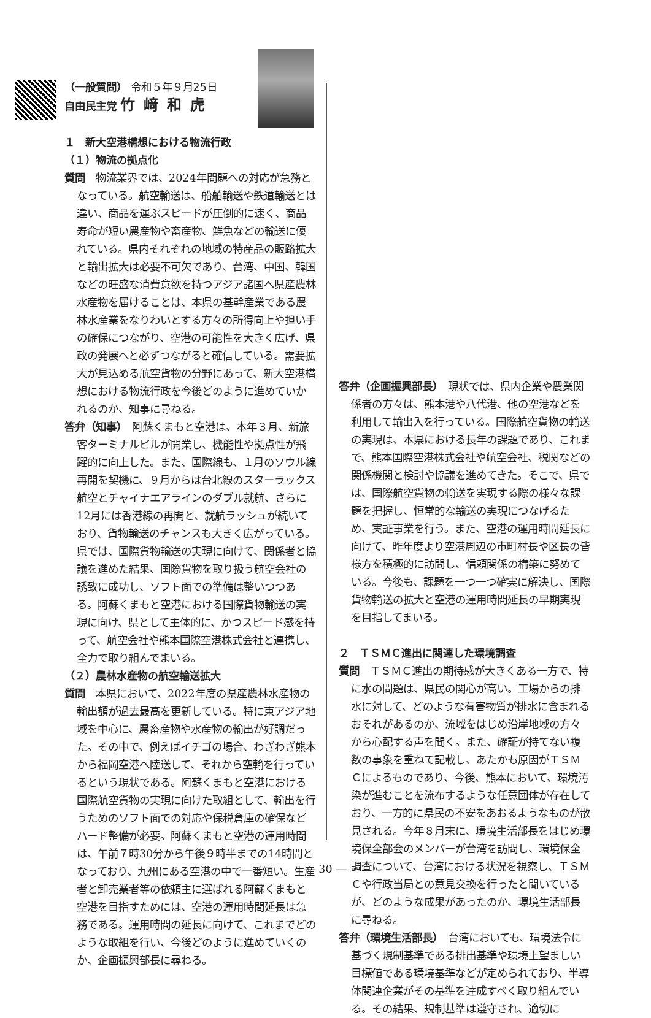（一般質問） 令和５年９月25日
自由民主党 竹﨑和虎
１　新大空港構想における物流行政
（１）物流の拠点化
質問　物流業界では、2024年問題への対応が急務となっている。航空輸送は、船舶輸送や鉄道輸送とは違い、商品を運ぶスピードが圧倒的に速く、商品寿命が短い農産物や畜産物、鮮魚などの輸送に優れている。県内それぞれの地域の特産品の販路拡大と輸出拡大は必要不可欠であり、台湾、中国、韓国などの旺盛な消費意欲を持つアジア諸国へ県産農林水産物を届けることは、本県の基幹産業である農林水産業をなりわいとする方々の所得向上や担い手の確保につながり、空港の可能性を大きく広げ、県政の発展へと必ずつながると確信している。需要拡大が見込める航空貨物の分野にあって、新大空港構想における物流行政を今後どのように進めていかれるのか、知事に尋ねる。
答弁（知事）　阿蘇くまもと空港は、本年３月、新旅客ターミナルビルが開業し、機能性や拠点性が飛躍的に向上した。また、国際線も、１月のソウル線再開を契機に、９月からは台北線のスターラックス航空とチャイナエアラインのダブル就航、さらに12月には香港線の再開と、就航ラッシュが続いており、貨物輸送のチャンスも大きく広がっている。県では、国際貨物輸送の実現に向けて、関係者と協議を進めた結果、国際貨物を取り扱う航空会社の誘致に成功し、ソフト面での準備は整いつつある。阿蘇くまもと空港における国際貨物輸送の実現に向け、県として主体的に、かつスピード感を持って、航空会社や熊本国際空港株式会社と連携し、全力で取り組んでまいる。
（２）農林水産物の航空輸送拡大
質問　本県において、2022年度の県産農林水産物の輸出額が過去最高を更新している。特に東アジア地域を中心に、農畜産物や水産物の輸出が好調だった。その中で、例えばイチゴの場合、わざわざ熊本から福岡空港へ陸送して、それから空輸を行っているという現状である。阿蘇くまもと空港における国際航空貨物の実現に向けた取組として、輸出を行うためのソフト面での対応や保税倉庫の確保などハード整備が必要。阿蘇くまもと空港の運用時間は、午前７時30分から午後９時半までの14時間となっており、九州にある空港の中で一番短い。生産者と卸売業者等の依頼主に選ばれる阿蘇くまもと空港を目指すためには、空港の運用時間延長は急務である。運用時間の延長に向けて、これまでどのような取組を行い、今後どのように進めていくのか、企画振興部長に尋ねる。
答弁（企画振興部長）　現状では、県内企業や農業関係者の方々は、熊本港や八代港、他の空港などを利用して輸出入を行っている。国際航空貨物の輸送の実現は、本県における長年の課題であり、これまで、熊本国際空港株式会社や航空会社、税関などの関係機関と検討や協議を進めてきた。そこで、県では、国際航空貨物の輸送を実現する際の様々な課題を把握し、恒常的な輸送の実現につなげるため、実証事業を行う。また、空港の運用時間延長に向けて、昨年度より空港周辺の市町村長や区長の皆様方を積極的に訪問し、信頼関係の構築に努めている。今後も、課題を一つ一つ確実に解決し、国際貨物輸送の拡大と空港の運用時間延長の早期実現を目指してまいる。
２　ＴＳＭＣ進出に関連した環境調査
質問　ＴＳＭＣ進出の期待感が大きくある一方で、特に水の問題は、県民の関心が高い。工場からの排水に対して、どのような有害物質が排水に含まれるおそれがあるのか、流域をはじめ沿岸地域の方々から心配する声を聞く。また、確証が持てない複数の事象を重ねて記載し、あたかも原因がＴＳＭＣによるものであり、今後、熊本において、環境汚染が進むことを流布するような任意団体が存在しており、一方的に県民の不安をあおるようなものが散見される。今年８月末に、環境生活部長をはじめ環境保全部会のメンバーが台湾を訪問し、環境保全調査について、台湾における状況を視察し、ＴＳＭＣや行政当局との意見交換を行ったと聞いているが、どのような成果があったのか、環境生活部長に尋ねる。
答弁（環境生活部長）　台湾においても、環境法令に基づく規制基準である排出基準や環境上望ましい目標値である環境基準などが定められており、半導体関連企業がその基準を達成すべく取り組んでいる。その結果、規制基準は遵守され、適切に
― 30 ―